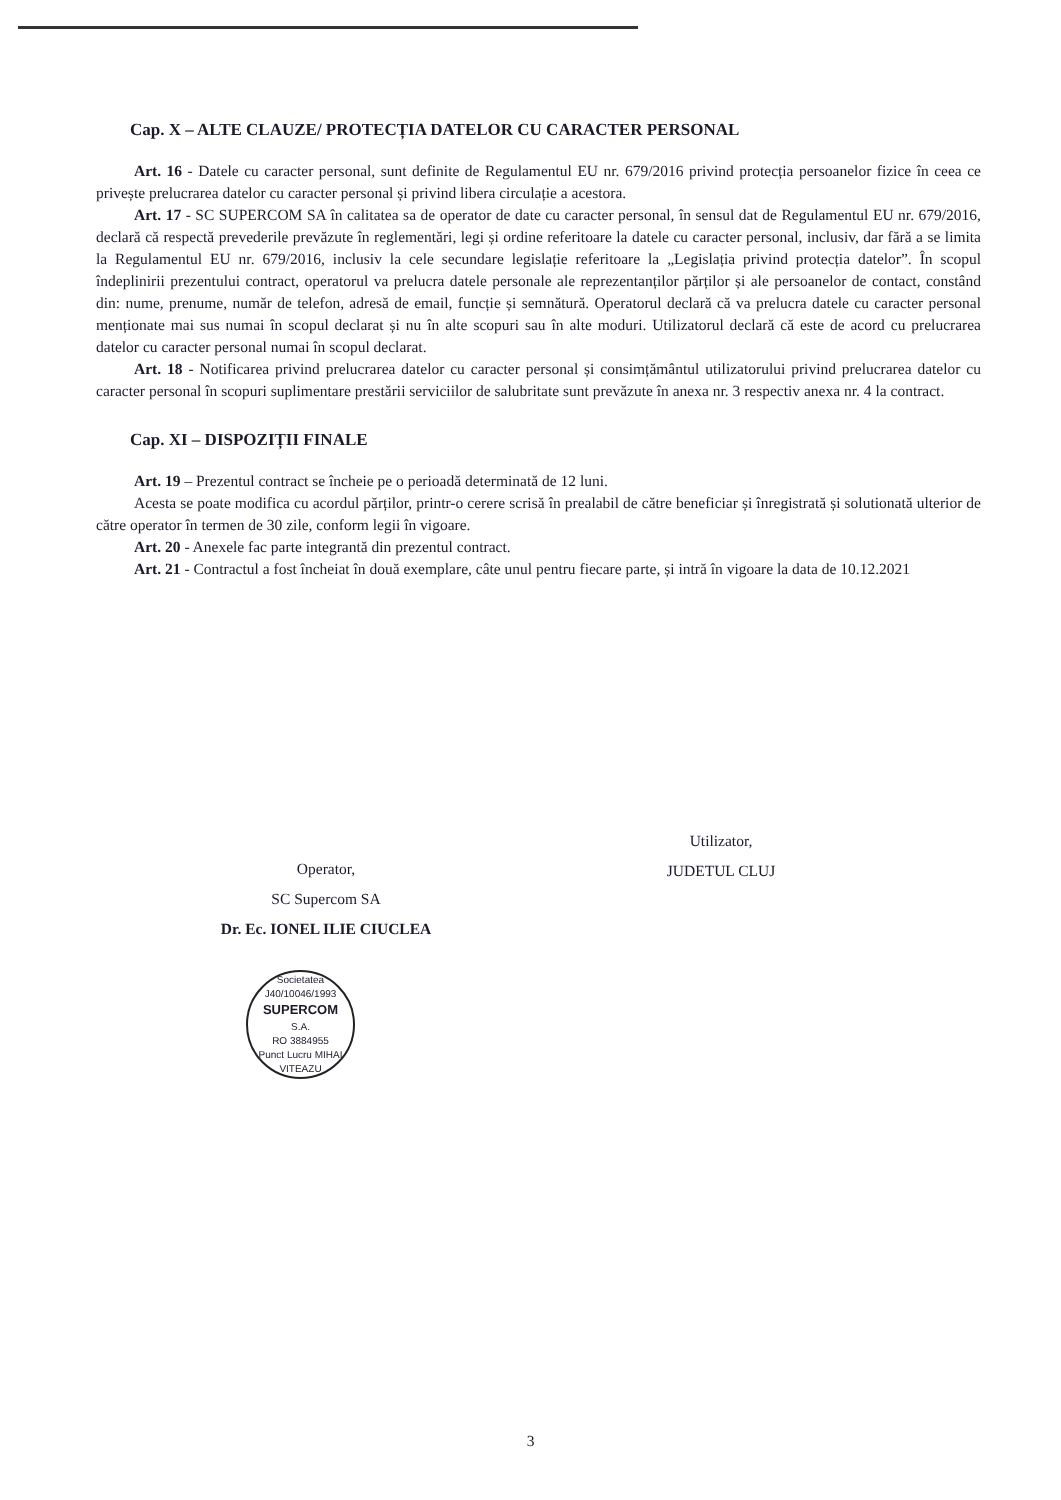Cap. X – ALTE CLAUZE/ PROTECȚIA DATELOR CU CARACTER PERSONAL
Art. 16 - Datele cu caracter personal, sunt definite de Regulamentul EU nr. 679/2016 privind protecția persoanelor fizice în ceea ce privește prelucrarea datelor cu caracter personal și privind libera circulație a acestora.
Art. 17 - SC SUPERCOM SA în calitatea sa de operator de date cu caracter personal, în sensul dat de Regulamentul EU nr. 679/2016, declară că respectă prevederile prevăzute în reglementări, legi și ordine referitoare la datele cu caracter personal, inclusiv, dar fără a se limita la Regulamentul EU nr. 679/2016, inclusiv la cele secundare legislație referitoare la „Legislația privind protecția datelor”. În scopul îndeplinirii prezentului contract, operatorul va prelucra datele personale ale reprezentanților părților și ale persoanelor de contact, constând din: nume, prenume, număr de telefon, adresă de email, funcție și semnătură. Operatorul declară că va prelucra datele cu caracter personal menționate mai sus numai în scopul declarat și nu în alte scopuri sau în alte moduri. Utilizatorul declară că este de acord cu prelucrarea datelor cu caracter personal numai în scopul declarat.
Art. 18 - Notificarea privind prelucrarea datelor cu caracter personal și consimțământul utilizatorului privind prelucrarea datelor cu caracter personal în scopuri suplimentare prestării serviciilor de salubritate sunt prevăzute în anexa nr. 3 respectiv anexa nr. 4 la contract.
Cap. XI – DISPOZIȚII FINALE
Art. 19 – Prezentul contract se încheie pe o perioadă determinată de 12 luni.
Acesta se poate modifica cu acordul părților, printr-o cerere scrisă în prealabil de către beneficiar și înregistrată și solutionată ulterior de către operator în termen de 30 zile, conform legii în vigoare.
Art. 20 - Anexele fac parte integrantă din prezentul contract.
Art. 21 - Contractul a fost încheiat în două exemplare, câte unul pentru fiecare parte, și intră în vigoare la data de 10.12.2021
Operator,
SC Supercom SA
Dr. Ec. IONEL ILIE CIUCLEA
Societatea
J40/10046/1993
SUPERCOM
S.A.
RO 3884955
Punct Lucru MIHAI VITEAZU
Utilizator,
JUDETUL CLUJ
3